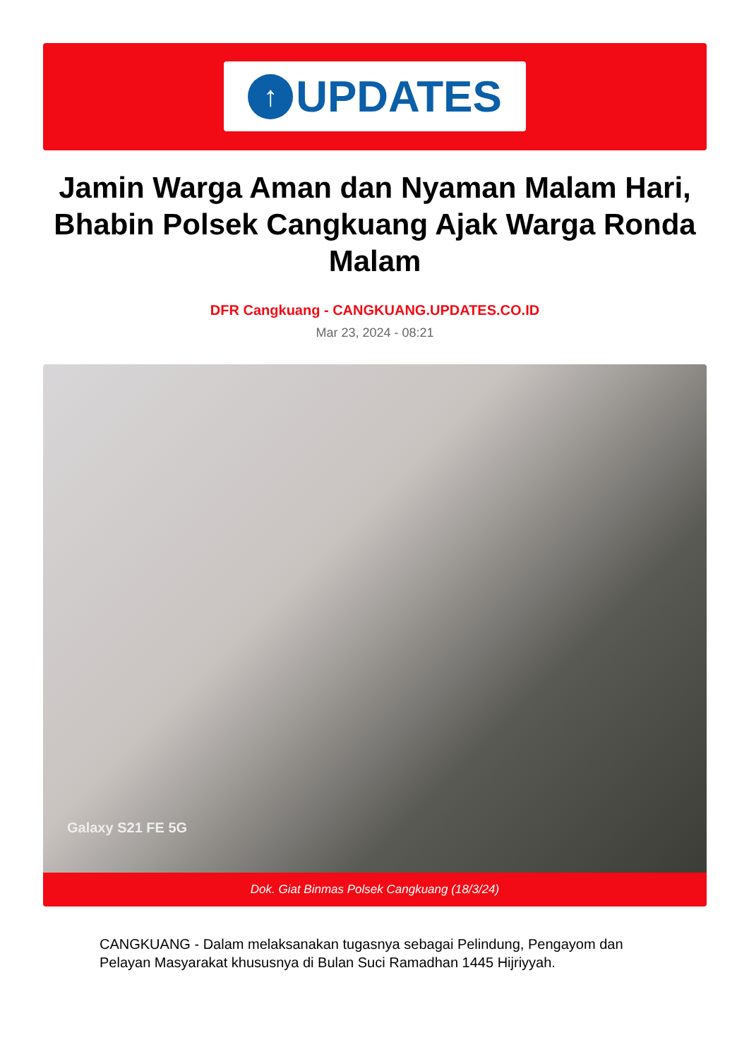↑
UPDATES
Jamin Warga Aman dan Nyaman Malam Hari, Bhabin Polsek Cangkuang Ajak Warga Ronda Malam
DFR Cangkuang - CANGKUANG.UPDATES.CO.ID
Mar 23, 2024 - 08:21
Galaxy S21 FE 5G
Dok. Giat Binmas Polsek Cangkuang (18/3/24)
CANGKUANG - Dalam melaksanakan tugasnya sebagai Pelindung, Pengayom dan Pelayan Masyarakat khususnya di Bulan Suci Ramadhan 1445 Hijriyyah.